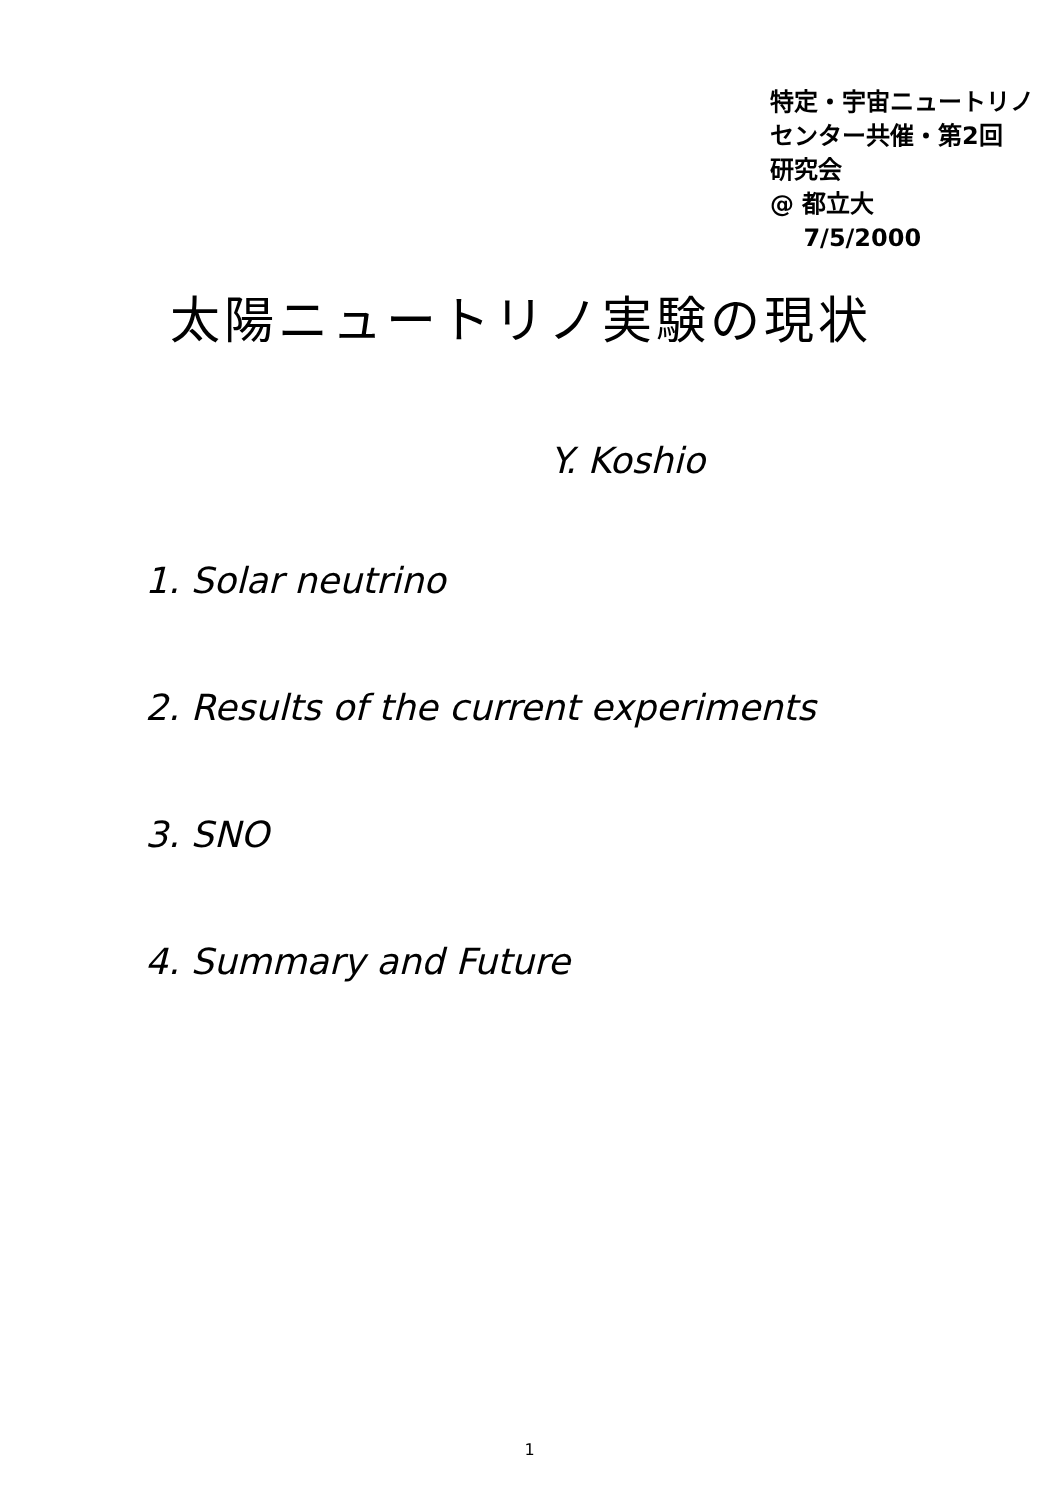特定・宇宙ニュートリノ
センター共催・第2回
研究会
@ 都立大
7/5/2000
太陽ニュートリノ実験の現状
Y. Koshio
1. Solar neutrino
2. Results of the current experiments
3. SNO
4. Summary and Future
1